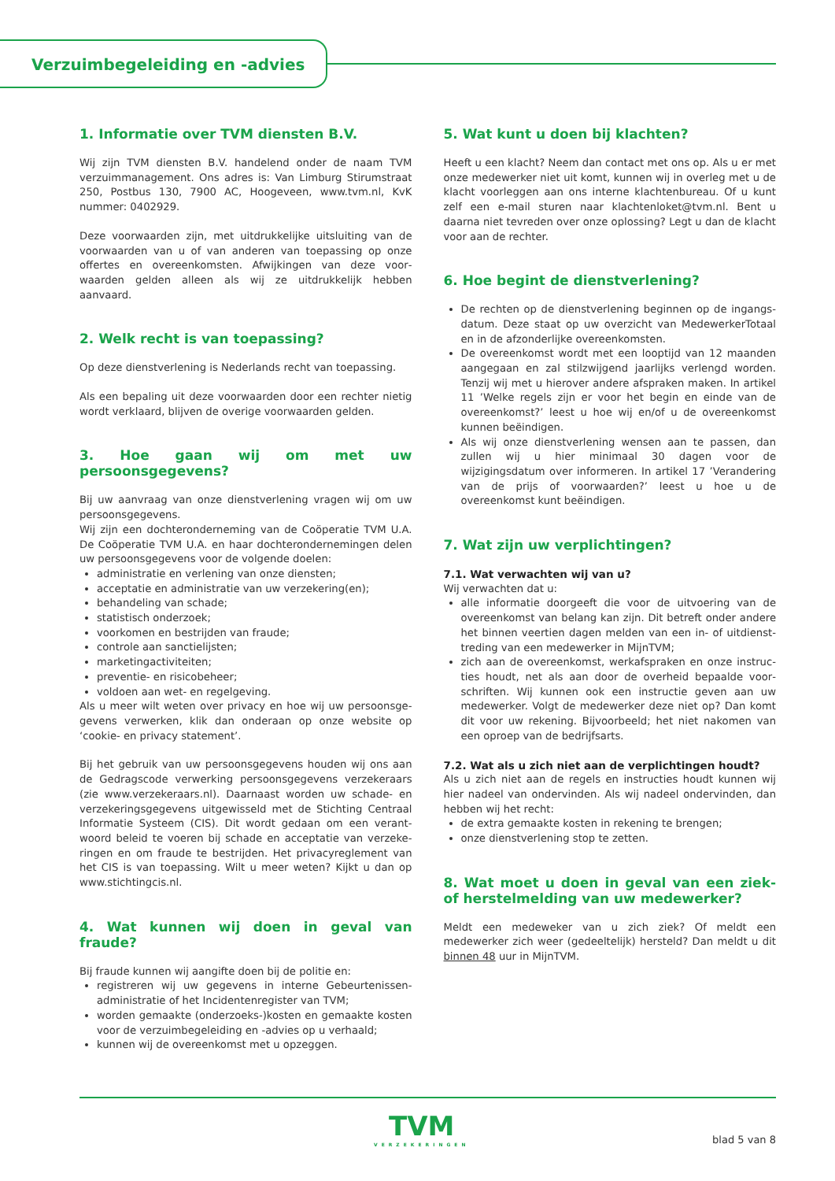Verzuimbegeleiding en -advies
1. Informatie over TVM diensten B.V.
Wij zijn TVM diensten B.V. handelend onder de naam TVM verzuimmanagement. Ons adres is: Van Limburg Stirumstraat 250, Postbus 130, 7900 AC, Hoogeveen, www.tvm.nl, KvK nummer: 0402929.
Deze voorwaarden zijn, met uitdrukkelijke uitsluiting van de voorwaarden van u of van anderen van toepassing op onze offertes en overeenkomsten. Afwijkingen van deze voor­waarden gelden alleen als wij ze uitdrukkelijk hebben aanvaard.
2. Welk recht is van toepassing?
Op deze dienstverlening is Nederlands recht van toepassing.
Als een bepaling uit deze voorwaarden door een rechter nietig wordt verklaard, blijven de overige voorwaarden gelden.
3. Hoe gaan wij om met uw persoonsgegevens?
Bij uw aanvraag van onze dienstverlening vragen wij om uw persoonsgegevens.
Wij zijn een dochteronderneming van de Coöperatie TVM U.A. De Coöperatie TVM U.A. en haar dochterondernemingen delen uw persoonsgegevens voor de volgende doelen:
administratie en verlening van onze diensten;
acceptatie en administratie van uw verzekering(en);
behandeling van schade;
statistisch onderzoek;
voorkomen en bestrijden van fraude;
controle aan sanctielijsten;
marketingactiviteiten;
preventie- en risicobeheer;
voldoen aan wet- en regelgeving.
Als u meer wilt weten over privacy en hoe wij uw persoonsge­gevens verwerken, klik dan onderaan op onze website op ‘cookie- en privacy statement’.
Bij het gebruik van uw persoonsgegevens houden wij ons aan de Gedragscode verwerking persoonsgegevens verzekeraars (zie www.verzekeraars.nl). Daarnaast worden uw schade- en verzekeringsgegevens uitgewisseld met de Stichting Centraal Informatie Systeem (CIS). Dit wordt gedaan om een verant­woord beleid te voeren bij schade en acceptatie van verzeke­ringen en om fraude te bestrijden. Het privacyreglement van het CIS is van toepassing. Wilt u meer weten? Kijkt u dan op www.stichtingcis.nl.
4. Wat kunnen wij doen in geval van fraude?
Bij fraude kunnen wij aangifte doen bij de politie en:
registreren wij uw gegevens in interne Gebeurtenissen­administratie of het Incidentenregister van TVM;
worden gemaakte (onderzoeks-)kosten en gemaakte kosten voor de verzuimbegeleiding en -advies op u verhaald;
kunnen wij de overeenkomst met u opzeggen.
5. Wat kunt u doen bij klachten?
Heeft u een klacht? Neem dan contact met ons op. Als u er met onze medewerker niet uit komt, kunnen wij in overleg met u de klacht voorleggen aan ons interne klachtenbureau. Of u kunt zelf een e-mail sturen naar klachtenloket@tvm.nl. Bent u daarna niet tevreden over onze oplossing? Legt u dan de klacht voor aan de rechter.
6. Hoe begint de dienstverlening?
De rechten op de dienstverlening beginnen op de ingangs­datum. Deze staat op uw overzicht van MedewerkerTotaal en in de afzonderlijke overeenkomsten.
De overeenkomst wordt met een looptijd van 12 maanden aangegaan en zal stilzwijgend jaarlijks verlengd worden. Tenzij wij met u hierover andere afspraken maken. In artikel 11 ’Welke regels zijn er voor het begin en einde van de over­eenkomst?’ leest u hoe wij en/of u de overeenkomst kunnen beëindigen.
Als wij onze dienstverlening wensen aan te passen, dan zullen wij u hier minimaal 30 dagen voor de wijzigingsdatum over informeren. In artikel 17 ’Verandering van de prijs of voorwaarden?’ leest u hoe u de overeenkomst kunt beëindigen.
7. Wat zijn uw verplichtingen?
7.1. Wat verwachten wij van u?
Wij verwachten dat u:
alle informatie doorgeeft die voor de uitvoering van de overeenkomst van belang kan zijn. Dit betreft onder andere het binnen veertien dagen melden van een in- of uitdienst­treding van een medewerker in MijnTVM;
zich aan de overeenkomst, werkafspraken en onze instruc­ties houdt, net als aan door de overheid bepaalde voor­schriften. Wij kunnen ook een instructie geven aan uw medewerker. Volgt de medewerker deze niet op? Dan komt dit voor uw rekening. Bijvoorbeeld; het niet nakomen van een oproep van de bedrijfsarts.
7.2. Wat als u zich niet aan de verplichtingen houdt?
Als u zich niet aan de regels en instructies houdt kunnen wij hier nadeel van ondervinden. Als wij nadeel ondervinden, dan hebben wij het recht:
de extra gemaakte kosten in rekening te brengen;
onze dienstverlening stop te zetten.
8. Wat moet u doen in geval van een ziek- of herstelmelding van uw medewerker?
Meldt een medeweker van u zich ziek? Of meldt een medewerker zich weer (gedeeltelijk) hersteld? Dan meldt u dit binnen 48 uur in MijnTVM.
TVM
VERZEKERINGEN
blad 5 van 8